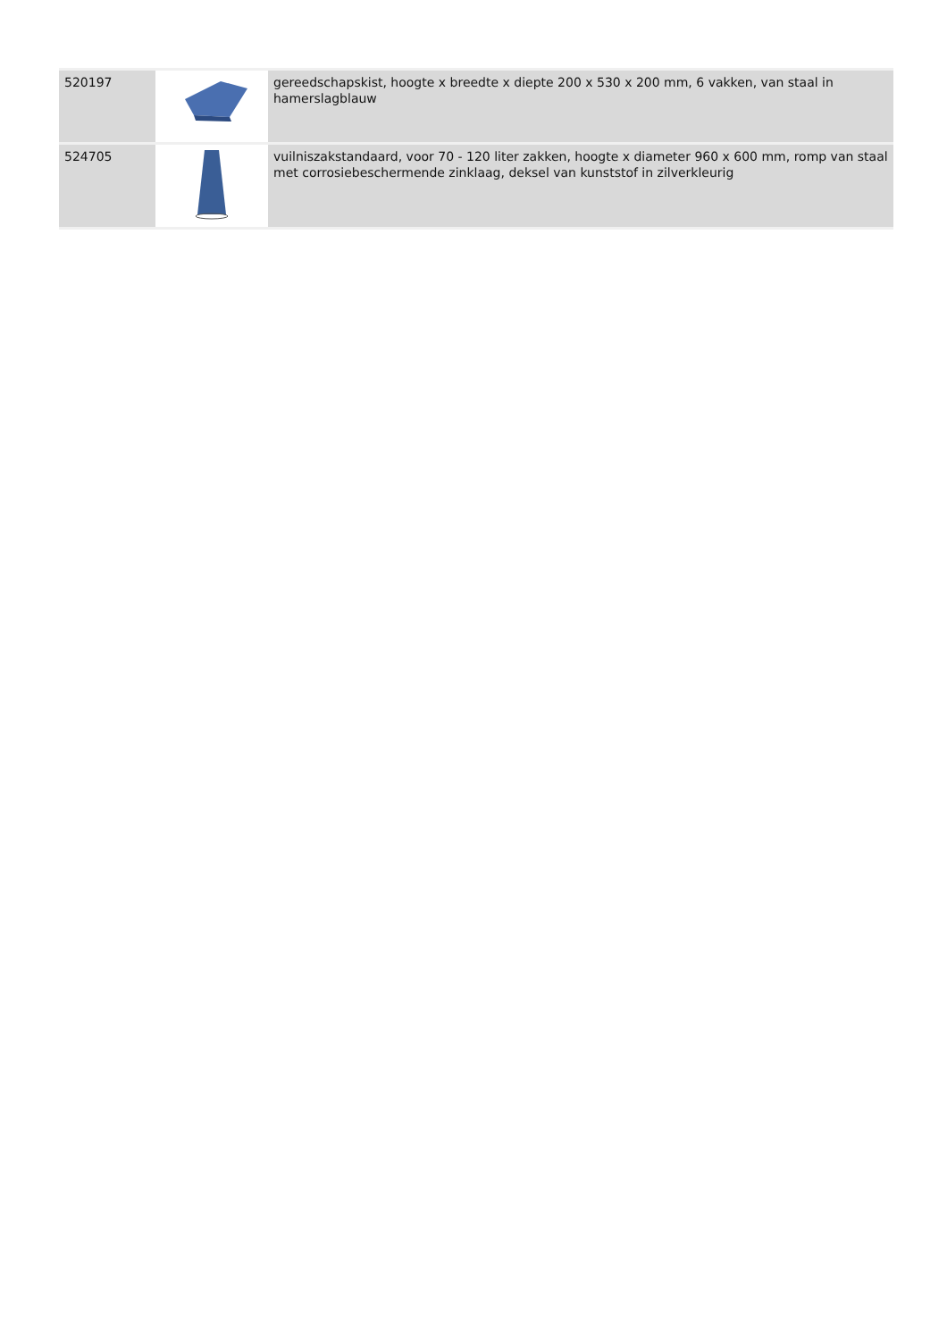| 520197 | | gereedschapskist, hoogte x breedte x diepte 200 x 530 x 200 mm, 6 vakken, van staal in hamerslagblauw |
| 524705 | | vuilniszakstandaard, voor 70 - 120 liter zakken, hoogte x diameter 960 x 600 mm, romp van staal met corrosiebeschermende zinklaag, deksel van kunststof in zilverkleurig |